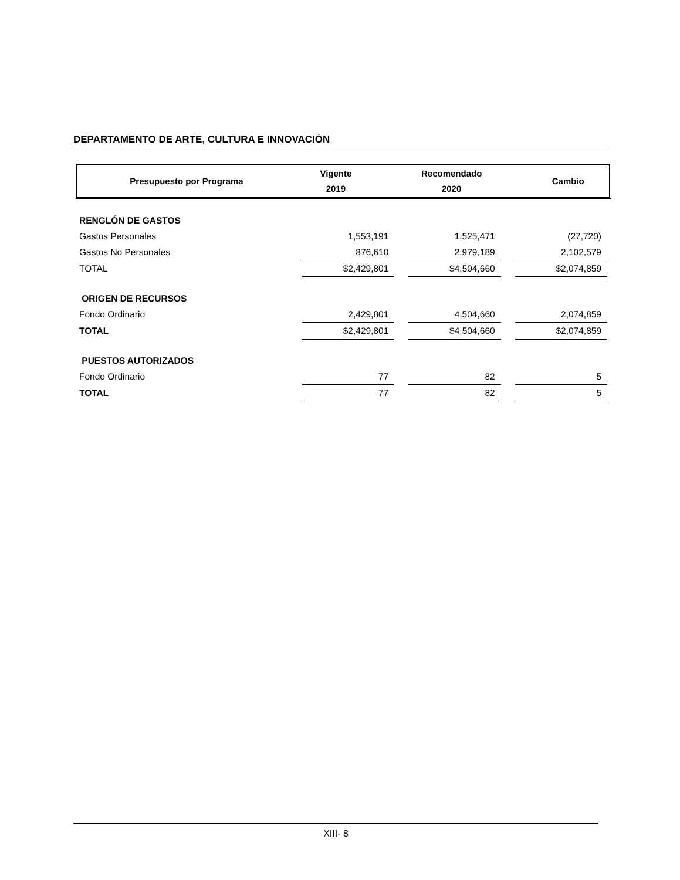DEPARTAMENTO DE ARTE, CULTURA E INNOVACIÓN
| Presupuesto por Programa | Vigente 2019 | Recomendado 2020 | Cambio |
| --- | --- | --- | --- |
| RENGLÓN DE GASTOS | | | | | |
| Gastos Personales | 1,553,191 | | 1,525,471 | | (27,720) |
| Gastos No Personales | 876,610 | | 2,979,189 | | 2,102,579 |
| TOTAL | $2,429,801 | | $4,504,660 | | $2,074,859 |
| ORIGEN DE RECURSOS | | | | | |
| Fondo Ordinario | 2,429,801 | | 4,504,660 | | 2,074,859 |
| TOTAL | $2,429,801 | | $4,504,660 | | $2,074,859 |
| PUESTOS AUTORIZADOS | | | | | |
| Fondo Ordinario | 77 | | 82 | | 5 |
| TOTAL | 77 | | 82 | | 5 |
XIII- 8